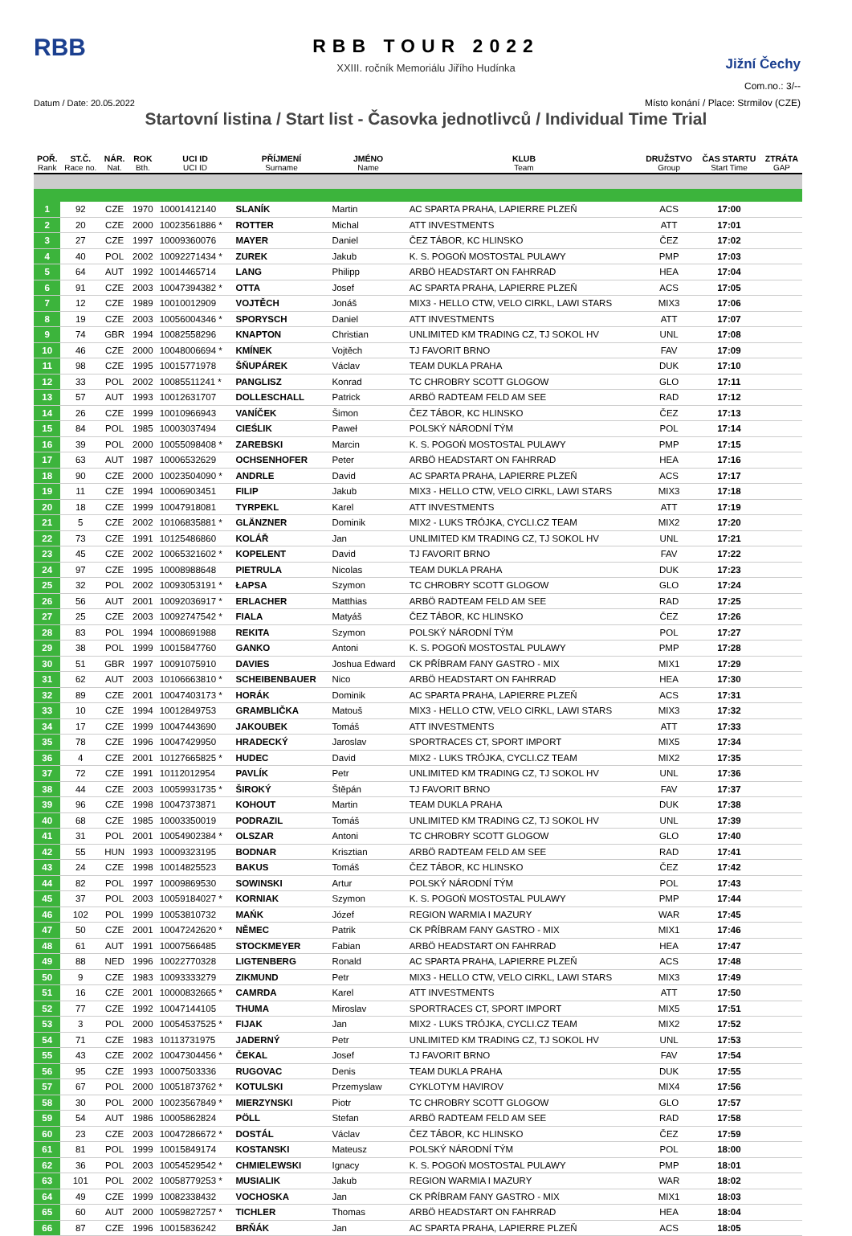RBB
RBB TOUR 2022
XXIII. ročník Memoriálu Jiřího Hudínka
Jižní Čechy
Com.no.: 3/--
Datum / Date: 20.05.2022
Místo konání / Place: Strmilov (CZE)
Startovní listina / Start list - Časovka jednotlivců / Individual Time Trial
| POŘ. Rank | ST.Č. Race no. | NÁR. Nat. | ROK Bth. | UCI ID UCI ID | PŘÍJMENÍ Surname | JMÉNO Name | KLUB Team | DRUŽSTVO Group | ČAS STARTU Start Time | ZTRÁTA GAP |
| --- | --- | --- | --- | --- | --- | --- | --- | --- | --- | --- |
| 1 | 92 | CZE | 1970 | 10001412140 | SLANÍK | Martin | AC SPARTA PRAHA, LAPIERRE PLZEŇ | ACS | 17:00 | |
| 2 | 20 | CZE | 2000 | 10023561886 * | ROTTER | Michal | ATT INVESTMENTS | ATT | 17:01 | |
| 3 | 27 | CZE | 1997 | 10009360076 | MAYER | Daniel | ČEZ TÁBOR, KC HLINSKO | ČEZ | 17:02 | |
| 4 | 40 | POL | 2002 | 10092271434 * | ZUREK | Jakub | K. S. POGOŃ MOSTOSTAL PULAWY | PMP | 17:03 | |
| 5 | 64 | AUT | 1992 | 10014465714 | LANG | Philipp | ARBÖ HEADSTART ON FAHRRAD | HEA | 17:04 | |
| 6 | 91 | CZE | 2003 | 10047394382 * | OTTA | Josef | AC SPARTA PRAHA, LAPIERRE PLZEŇ | ACS | 17:05 | |
| 7 | 12 | CZE | 1989 | 10010012909 | VOJTĚCH | Jonáš | MIX3 - HELLO CTW, VELO CIRKL, LAWI STARS | MIX3 | 17:06 | |
| 8 | 19 | CZE | 2003 | 10056004346 * | SPORYSCH | Daniel | ATT INVESTMENTS | ATT | 17:07 | |
| 9 | 74 | GBR | 1994 | 10082558296 | KNAPTON | Christian | UNLIMITED KM TRADING CZ, TJ SOKOL HV | UNL | 17:08 | |
| 10 | 46 | CZE | 2000 | 10048006694 * | KMÍNEK | Vojtěch | TJ FAVORIT BRNO | FAV | 17:09 | |
| 11 | 98 | CZE | 1995 | 10015771978 | ŠŇUPÁREK | Václav | TEAM DUKLA PRAHA | DUK | 17:10 | |
| 12 | 33 | POL | 2002 | 10085511241 * | PANGLISZ | Konrad | TC CHROBRY SCOTT GLOGOW | GLO | 17:11 | |
| 13 | 57 | AUT | 1993 | 10012631707 | DOLLESCHALL | Patrick | ARBÖ RADTEAM FELD AM SEE | RAD | 17:12 | |
| 14 | 26 | CZE | 1999 | 10010966943 | VANÍČEK | Šimon | ČEZ TÁBOR, KC HLINSKO | ČEZ | 17:13 | |
| 15 | 84 | POL | 1985 | 10003037494 | CIEŚLIK | Paweł | POLSKÝ NÁRODNÍ TÝM | POL | 17:14 | |
| 16 | 39 | POL | 2000 | 10055098408 * | ZAREBSKI | Marcin | K. S. POGOŃ MOSTOSTAL PULAWY | PMP | 17:15 | |
| 17 | 63 | AUT | 1987 | 10006532629 | OCHSENHOFER | Peter | ARBÖ HEADSTART ON FAHRRAD | HEA | 17:16 | |
| 18 | 90 | CZE | 2000 | 10023504090 * | ANDRLE | David | AC SPARTA PRAHA, LAPIERRE PLZEŇ | ACS | 17:17 | |
| 19 | 11 | CZE | 1994 | 10006903451 | FILIP | Jakub | MIX3 - HELLO CTW, VELO CIRKL, LAWI STARS | MIX3 | 17:18 | |
| 20 | 18 | CZE | 1999 | 10047918081 | TYRPEKL | Karel | ATT INVESTMENTS | ATT | 17:19 | |
| 21 | 5 | CZE | 2002 | 10106835881 * | GLÄNZNER | Dominik | MIX2 - LUKS TRÓJKA, CYCLI.CZ TEAM | MIX2 | 17:20 | |
| 22 | 73 | CZE | 1991 | 10125486860 | KOLÁŘ | Jan | UNLIMITED KM TRADING CZ, TJ SOKOL HV | UNL | 17:21 | |
| 23 | 45 | CZE | 2002 | 10065321602 * | KOPELENT | David | TJ FAVORIT BRNO | FAV | 17:22 | |
| 24 | 97 | CZE | 1995 | 10008988648 | PIETRULA | Nicolas | TEAM DUKLA PRAHA | DUK | 17:23 | |
| 25 | 32 | POL | 2002 | 10093053191 * | ŁAPSA | Szymon | TC CHROBRY SCOTT GLOGOW | GLO | 17:24 | |
| 26 | 56 | AUT | 2001 | 10092036917 * | ERLACHER | Matthias | ARBÖ RADTEAM FELD AM SEE | RAD | 17:25 | |
| 27 | 25 | CZE | 2003 | 10092747542 * | FIALA | Matyáš | ČEZ TÁBOR, KC HLINSKO | ČEZ | 17:26 | |
| 28 | 83 | POL | 1994 | 10008691988 | REKITA | Szymon | POLSKÝ NÁRODNÍ TÝM | POL | 17:27 | |
| 29 | 38 | POL | 1999 | 10015847760 | GANKO | Antoni | K. S. POGOŃ MOSTOSTAL PULAWY | PMP | 17:28 | |
| 30 | 51 | GBR | 1997 | 10091075910 | DAVIES | Joshua Edward | CK PŘÍBRAM FANY GASTRO - MIX | MIX1 | 17:29 | |
| 31 | 62 | AUT | 2003 | 10106663810 * | SCHEIBENBAUER | Nico | ARBÖ HEADSTART ON FAHRRAD | HEA | 17:30 | |
| 32 | 89 | CZE | 2001 | 10047403173 * | HORÁK | Dominik | AC SPARTA PRAHA, LAPIERRE PLZEŇ | ACS | 17:31 | |
| 33 | 10 | CZE | 1994 | 10012849753 | GRAMBLIČKA | Matouš | MIX3 - HELLO CTW, VELO CIRKL, LAWI STARS | MIX3 | 17:32 | |
| 34 | 17 | CZE | 1999 | 10047443690 | JAKOUBEK | Tomáš | ATT INVESTMENTS | ATT | 17:33 | |
| 35 | 78 | CZE | 1996 | 10047429950 | HRADECKÝ | Jaroslav | SPORTRACES CT, SPORT IMPORT | MIX5 | 17:34 | |
| 36 | 4 | CZE | 2001 | 10127665825 * | HUDEC | David | MIX2 - LUKS TRÓJKA, CYCLI.CZ TEAM | MIX2 | 17:35 | |
| 37 | 72 | CZE | 1991 | 10112012954 | PAVLÍK | Petr | UNLIMITED KM TRADING CZ, TJ SOKOL HV | UNL | 17:36 | |
| 38 | 44 | CZE | 2003 | 10059931735 * | ŠIROKÝ | Štěpán | TJ FAVORIT BRNO | FAV | 17:37 | |
| 39 | 96 | CZE | 1998 | 10047373871 | KOHOUT | Martin | TEAM DUKLA PRAHA | DUK | 17:38 | |
| 40 | 68 | CZE | 1985 | 10003350019 | PODRAZIL | Tomáš | UNLIMITED KM TRADING CZ, TJ SOKOL HV | UNL | 17:39 | |
| 41 | 31 | POL | 2001 | 10054902384 * | OLSZAR | Antoni | TC CHROBRY SCOTT GLOGOW | GLO | 17:40 | |
| 42 | 55 | HUN | 1993 | 10009323195 | BODNAR | Krisztian | ARBÖ RADTEAM FELD AM SEE | RAD | 17:41 | |
| 43 | 24 | CZE | 1998 | 10014825523 | BAKUS | Tomáš | ČEZ TÁBOR, KC HLINSKO | ČEZ | 17:42 | |
| 44 | 82 | POL | 1997 | 10009869530 | SOWINSKI | Artur | POLSKÝ NÁRODNÍ TÝM | POL | 17:43 | |
| 45 | 37 | POL | 2003 | 10059184027 * | KORNIAK | Szymon | K. S. POGOŃ MOSTOSTAL PULAWY | PMP | 17:44 | |
| 46 | 102 | POL | 1999 | 10053810732 | MAŃK | Józef | REGION WARMIA I MAZURY | WAR | 17:45 | |
| 47 | 50 | CZE | 2001 | 10047242620 * | NĚMEC | Patrik | CK PŘÍBRAM FANY GASTRO - MIX | MIX1 | 17:46 | |
| 48 | 61 | AUT | 1991 | 10007566485 | STOCKMEYER | Fabian | ARBÖ HEADSTART ON FAHRRAD | HEA | 17:47 | |
| 49 | 88 | NED | 1996 | 10022770328 | LIGTENBERG | Ronald | AC SPARTA PRAHA, LAPIERRE PLZEŇ | ACS | 17:48 | |
| 50 | 9 | CZE | 1983 | 10093333279 | ZIKMUND | Petr | MIX3 - HELLO CTW, VELO CIRKL, LAWI STARS | MIX3 | 17:49 | |
| 51 | 16 | CZE | 2001 | 10000832665 * | CAMRDA | Karel | ATT INVESTMENTS | ATT | 17:50 | |
| 52 | 77 | CZE | 1992 | 10047144105 | THUMA | Miroslav | SPORTRACES CT, SPORT IMPORT | MIX5 | 17:51 | |
| 53 | 3 | POL | 2000 | 10054537525 * | FIJAK | Jan | MIX2 - LUKS TRÓJKA, CYCLI.CZ TEAM | MIX2 | 17:52 | |
| 54 | 71 | CZE | 1983 | 10113731975 | JADERNÝ | Petr | UNLIMITED KM TRADING CZ, TJ SOKOL HV | UNL | 17:53 | |
| 55 | 43 | CZE | 2002 | 10047304456 * | ČEKAL | Josef | TJ FAVORIT BRNO | FAV | 17:54 | |
| 56 | 95 | CZE | 1993 | 10007503336 | RUGOVAC | Denis | TEAM DUKLA PRAHA | DUK | 17:55 | |
| 57 | 67 | POL | 2000 | 10051873762 * | KOTULSKI | Przemyslaw | CYKLOTYM HAVIROV | MIX4 | 17:56 | |
| 58 | 30 | POL | 2000 | 10023567849 * | MIERZYNSKI | Piotr | TC CHROBRY SCOTT GLOGOW | GLO | 17:57 | |
| 59 | 54 | AUT | 1986 | 10005862824 | PÖLL | Stefan | ARBÖ RADTEAM FELD AM SEE | RAD | 17:58 | |
| 60 | 23 | CZE | 2003 | 10047286672 * | DOSTÁL | Václav | ČEZ TÁBOR, KC HLINSKO | ČEZ | 17:59 | |
| 61 | 81 | POL | 1999 | 10015849174 | KOSTANSKI | Mateusz | POLSKÝ NÁRODNÍ TÝM | POL | 18:00 | |
| 62 | 36 | POL | 2003 | 10054529542 * | CHMIELEWSKI | Ignacy | K. S. POGOŃ MOSTOSTAL PULAWY | PMP | 18:01 | |
| 63 | 101 | POL | 2002 | 10058779253 * | MUSIALIK | Jakub | REGION WARMIA I MAZURY | WAR | 18:02 | |
| 64 | 49 | CZE | 1999 | 10082338432 | VOCHOSKA | Jan | CK PŘÍBRAM FANY GASTRO - MIX | MIX1 | 18:03 | |
| 65 | 60 | AUT | 2000 | 10059827257 * | TICHLER | Thomas | ARBÖ HEADSTART ON FAHRRAD | HEA | 18:04 | |
| 66 | 87 | CZE | 1996 | 10015836242 | BRŇÁK | Jan | AC SPARTA PRAHA, LAPIERRE PLZEŇ | ACS | 18:05 | |